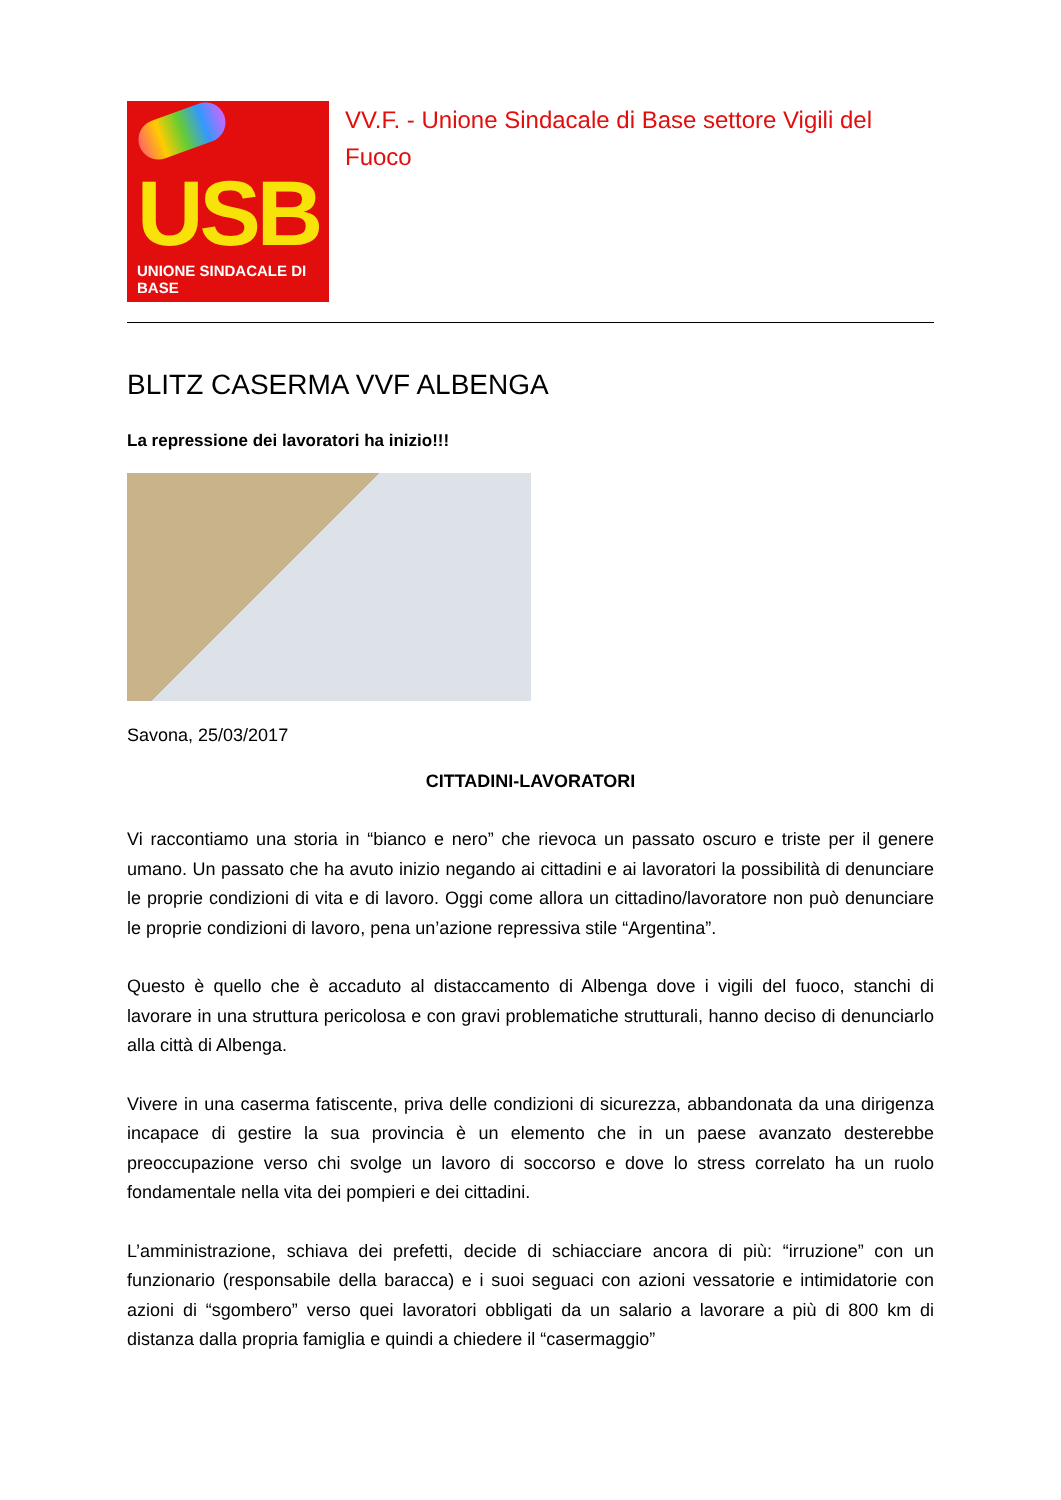USB
UNIONE SINDACALE DI BASE
VV.F. - Unione Sindacale di Base settore Vigili del Fuoco
BLITZ CASERMA VVF ALBENGA
La repressione dei lavoratori ha inizio!!!
Savona, 25/03/2017
CITTADINI-LAVORATORI
Vi raccontiamo una storia in “bianco e nero” che rievoca un passato oscuro e triste per il genere umano. Un passato che ha avuto inizio negando ai cittadini e ai lavoratori la possibilità di denunciare le proprie condizioni di vita e di lavoro. Oggi come allora un cittadino/lavoratore non può denunciare le proprie condizioni di lavoro, pena un’azione repressiva stile “Argentina”.
Questo è quello che è accaduto al distaccamento di Albenga dove i vigili del fuoco, stanchi di lavorare in una struttura pericolosa e con gravi problematiche strutturali, hanno deciso di denunciarlo alla città di Albenga.
Vivere in una caserma fatiscente, priva delle condizioni di sicurezza, abbandonata da una dirigenza incapace di gestire la sua provincia è un elemento che in un paese avanzato desterebbe preoccupazione verso chi svolge un lavoro di soccorso e dove lo stress correlato ha un ruolo fondamentale nella vita dei pompieri e dei cittadini.
L’amministrazione, schiava dei prefetti, decide di schiacciare ancora di più: “irruzione” con un funzionario (responsabile della baracca) e i suoi seguaci con azioni vessatorie e intimidatorie con azioni di “sgombero” verso quei lavoratori obbligati da un salario a lavorare a più di 800 km di distanza dalla propria famiglia e quindi a chiedere il “casermaggio”